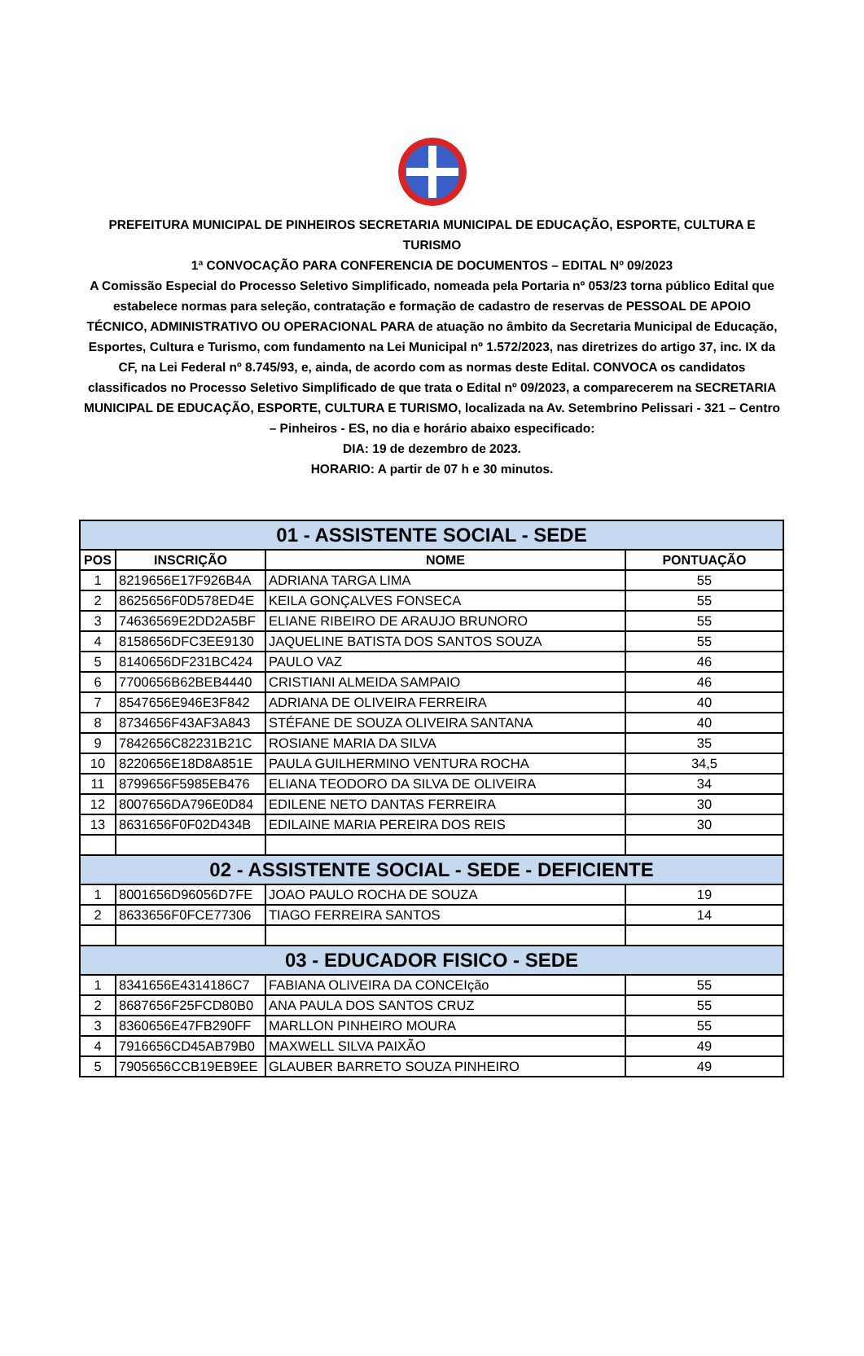PREFEITURA MUNICIPAL DE PINHEIROS SECRETARIA MUNICIPAL DE EDUCAÇÃO, ESPORTE, CULTURA E TURISMO
1ª CONVOCAÇÃO PARA CONFERENCIA DE DOCUMENTOS – EDITAL Nº 09/2023
A Comissão Especial do Processo Seletivo Simplificado, nomeada pela Portaria nº 053/23 torna público Edital que estabelece normas para seleção, contratação e formação de cadastro de reservas de PESSOAL DE APOIO TÉCNICO, ADMINISTRATIVO OU OPERACIONAL PARA de atuação no âmbito da Secretaria Municipal de Educação, Esportes, Cultura e Turismo, com fundamento na Lei Municipal nº 1.572/2023, nas diretrizes do artigo 37, inc. IX da CF, na Lei Federal nº 8.745/93, e, ainda, de acordo com as normas deste Edital. CONVOCA os candidatos classificados no Processo Seletivo Simplificado de que trata o Edital nº 09/2023, a comparecerem na SECRETARIA MUNICIPAL DE EDUCAÇÃO, ESPORTE, CULTURA E TURISMO, localizada na Av. Setembrino Pelissari - 321 – Centro – Pinheiros - ES, no dia e horário abaixo especificado:
DIA: 19 de dezembro de 2023.
HORARIO: A partir de 07 h e 30 minutos.
| 01 - ASSISTENTE SOCIAL - SEDE | | | |
| POS | INSCRIÇÃO | NOME | PONTUAÇÃO |
| 1 | 8219656E17F926B4A | ADRIANA TARGA LIMA | 55 |
| 2 | 8625656F0D578ED4E | KEILA GONÇALVES FONSECA | 55 |
| 3 | 74636569E2DD2A5BF | ELIANE RIBEIRO DE ARAUJO BRUNORO | 55 |
| 4 | 8158656DFC3EE9130 | JAQUELINE BATISTA DOS SANTOS SOUZA | 55 |
| 5 | 8140656DF231BC424 | PAULO VAZ | 46 |
| 6 | 7700656B62BEB4440 | CRISTIANI ALMEIDA SAMPAIO | 46 |
| 7 | 8547656E946E3F842 | ADRIANA DE OLIVEIRA FERREIRA | 40 |
| 8 | 8734656F43AF3A843 | STÉFANE DE SOUZA OLIVEIRA SANTANA | 40 |
| 9 | 7842656C82231B21C | ROSIANE MARIA DA SILVA | 35 |
| 10 | 8220656E18D8A851E | PAULA GUILHERMINO VENTURA ROCHA | 34,5 |
| 11 | 8799656F5985EB476 | ELIANA TEODORO DA SILVA DE OLIVEIRA | 34 |
| 12 | 8007656DA796E0D84 | EDILENE NETO DANTAS FERREIRA | 30 |
| 13 | 8631656F0F02D434B | EDILAINE MARIA PEREIRA DOS REIS | 30 |
| 02 - ASSISTENTE SOCIAL - SEDE - DEFICIENTE | | | |
| 1 | 8001656D96056D7FE | JOAO PAULO ROCHA DE SOUZA | 19 |
| 2 | 8633656F0FCE77306 | TIAGO FERREIRA SANTOS | 14 |
| 03 - EDUCADOR FISICO - SEDE | | | |
| 1 | 8341656E4314186C7 | FABIANA OLIVEIRA DA CONCEIção | 55 |
| 2 | 8687656F25FCD80B0 | ANA PAULA DOS SANTOS CRUZ | 55 |
| 3 | 8360656E47FB290FF | MARLLON PINHEIRO MOURA | 55 |
| 4 | 7916656CD45AB79B0 | MAXWELL SILVA PAIXÃO | 49 |
| 5 | 7905656CCB19EB9EE | GLAUBER BARRETO SOUZA PINHEIRO | 49 |